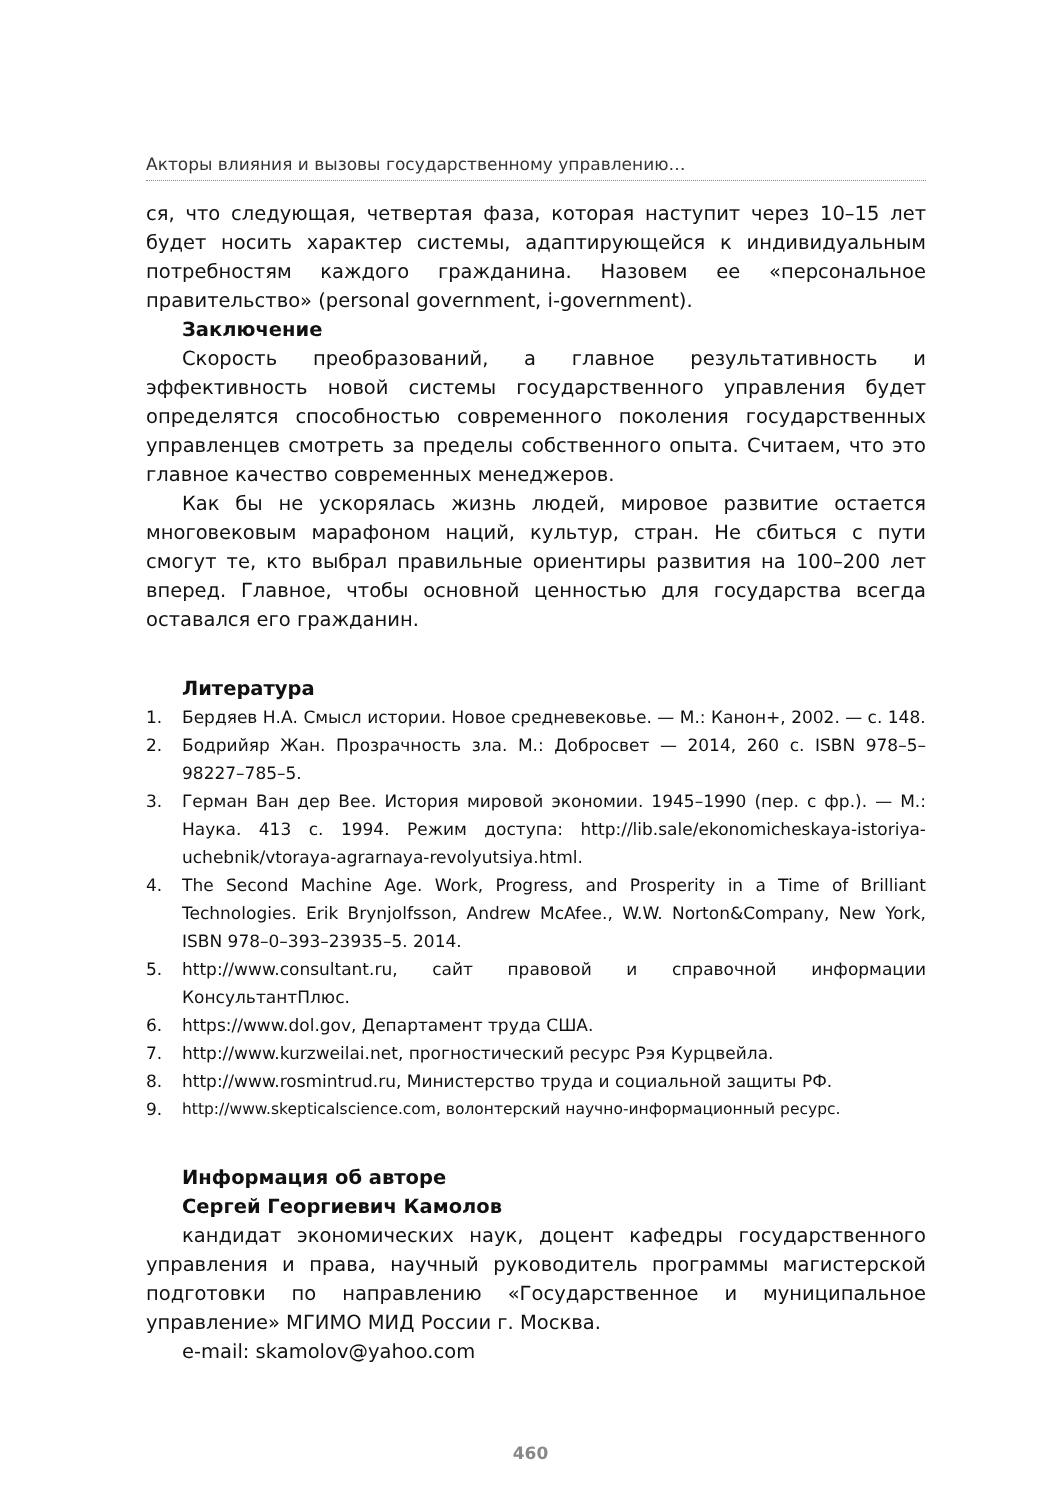Акторы влияния и вызовы государственному управлению…
ся, что следующая, четвертая фаза, которая наступит через 10–15 лет будет носить характер системы, адаптирующейся к индивидуальным потребностям каждого гражданина. Назовем ее «персональное правительство» (personal government, i-government).
Заключение
Скорость преобразований, а главное результативность и эффективность новой системы государственного управления будет определятся способностью современного поколения государственных управленцев смотреть за пределы собственного опыта. Считаем, что это главное качество современных менеджеров.
Как бы не ускорялась жизнь людей, мировое развитие остается многовековым марафоном наций, культур, стран. Не сбиться с пути смогут те, кто выбрал правильные ориентиры развития на 100–200 лет вперед. Главное, чтобы основной ценностью для государства всегда оставался его гражданин.
Литература
1. Бердяев Н.А. Смысл истории. Новое средневековье. — М.: Канон+, 2002. — с. 148.
2. Бодрийяр Жан. Прозрачность зла. М.: Добросвет — 2014, 260 с. ISBN 978–5–98227–785–5.
3. Герман Ван дер Вее. История мировой экономии. 1945–1990 (пер. с фр.). — М.: Наука. 413 с. 1994. Режим доступа: http://lib.sale/ekonomicheskaya-istoriya-uchebnik/vtoraya-agrarnaya-revolyutsiya.html.
4. The Second Machine Age. Work, Progress, and Prosperity in a Time of Brilliant Technologies. Erik Brynjolfsson, Andrew McAfee., W.W. Norton&Company, New York, ISBN 978–0–393–23935–5. 2014.
5. http://www.consultant.ru, сайт правовой и справочной информации КонсультантПлюс.
6. https://www.dol.gov, Департамент труда США.
7. http://www.kurzweilai.net, прогностический ресурс Рэя Курцвейла.
8. http://www.rosmintrud.ru, Министерство труда и социальной защиты РФ.
9. http://www.skepticalscience.com, волонтерский научно-информационный ресурс.
Информация об авторе
Сергей Георгиевич Камолов
кандидат экономических наук, доцент кафедры государственного управления и права, научный руководитель программы магистерской подготовки по направлению «Государственное и муниципальное управление» МГИМО МИД России г. Москва.
e-mail: skamolov@yahoo.com
460